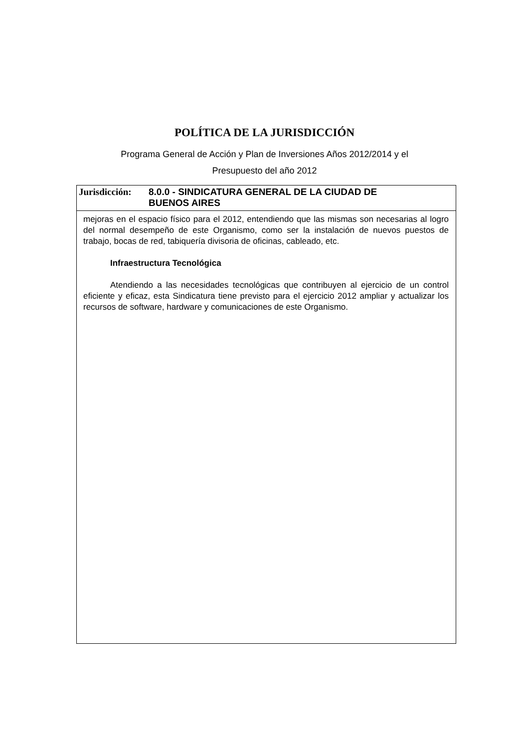POLÍTICA DE LA JURISDICCIÓN
Programa General de Acción y Plan de Inversiones Años 2012/2014 y el
Presupuesto del año 2012
Jurisdicción:
8.0.0 - SINDICATURA GENERAL DE LA CIUDAD DE
BUENOS AIRES
mejoras en el espacio físico para el 2012, entendiendo que las mismas son necesarias al logro del normal desempeño de este Organismo, como ser la instalación de nuevos puestos de trabajo, bocas de red, tabiquería divisoria de oficinas, cableado, etc.
Infraestructura Tecnológica
Atendiendo a las necesidades tecnológicas que contribuyen al ejercicio de un control eficiente y eficaz, esta Sindicatura tiene previsto para el ejercicio 2012 ampliar y actualizar los recursos de software, hardware y comunicaciones de este Organismo.